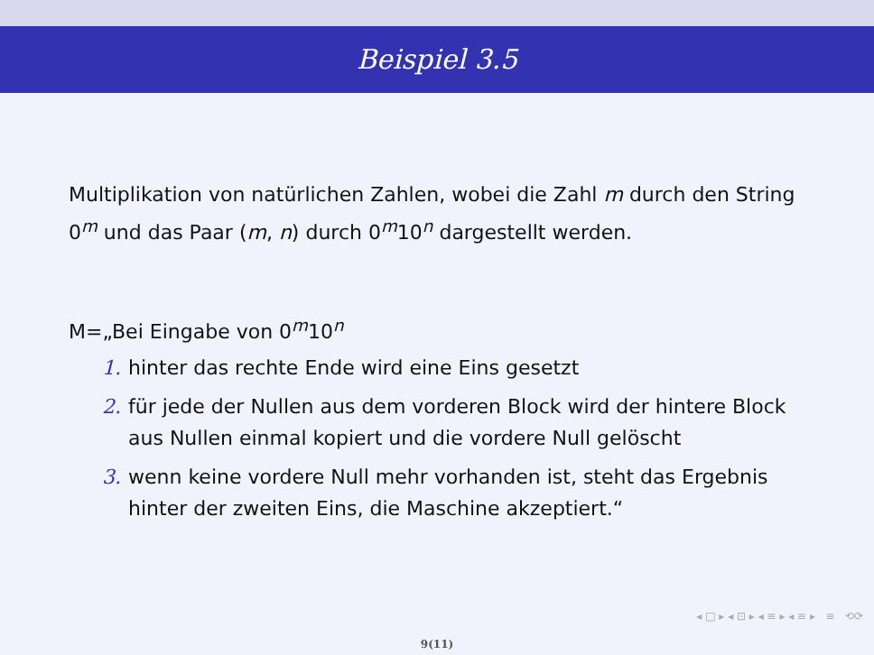Beispiel 3.5
Multiplikation von natürlichen Zahlen, wobei die Zahl m durch den String 0<sup>m</sup> und das Paar (m, n) durch 0<sup>m</sup>10<sup>n</sup> dargestellt werden.
M=„Bei Eingabe von 0<sup>m</sup>10<sup>n</sup>
1. hinter das rechte Ende wird eine Eins gesetzt
2. für jede der Nullen aus dem vorderen Block wird der hintere Block aus Nullen einmal kopiert und die vordere Null gelöscht
3. wenn keine vordere Null mehr vorhanden ist, steht das Ergebnis hinter der zweiten Eins, die Maschine akzeptiert.“
◂ □ ▸ ◂ ⊡ ▸ ◂ ≡ ▸ ◂ ≡ ▸ ≡ ⟲⟳
9(11)